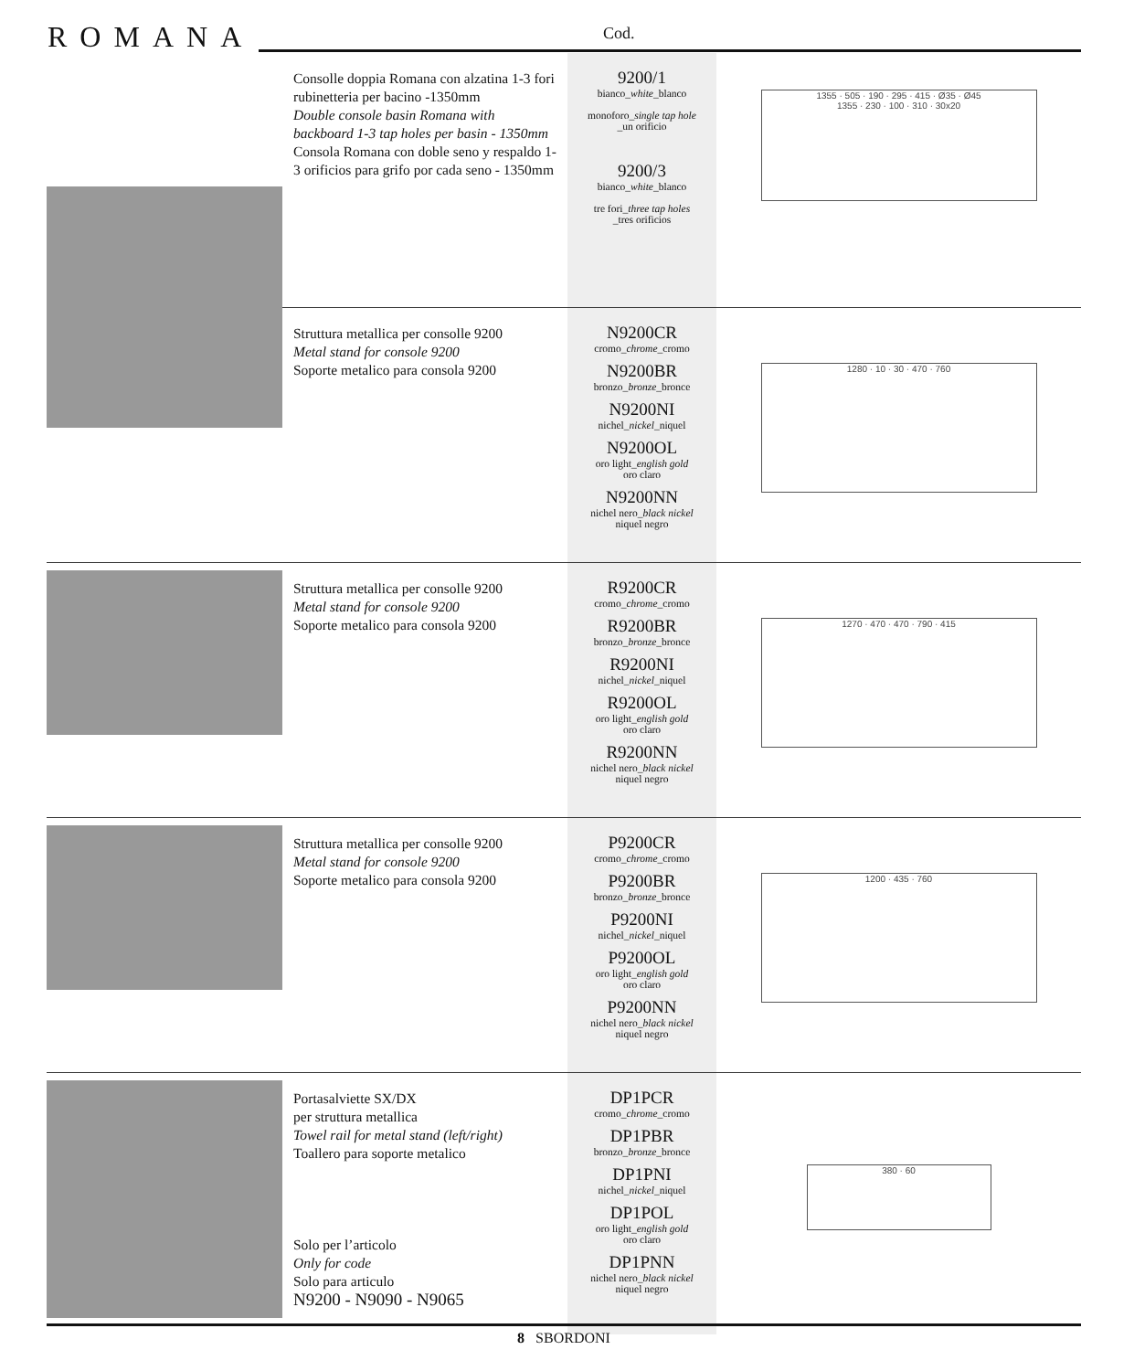ROMANA Cod.
| | Consolle doppia Romana con alzatina 1-3 fori rubinetteria per bacino -1350mm Double console basin Romana with backboard 1-3 tap holes per basin - 1350mm Consola Romana con doble seno y respaldo 1-3 orificios para grifo por cada seno - 1350mm | 9200/1 bianco_ white _blanco monoforo_ single tap hole _un orificio 9200/3 bianco_ white _blanco tre fori_ three tap holes _tres orificios | 1355 · 505 · 190 · 295 · 415 · Ø35 · Ø45 1355 · 230 · 100 · 310 · 30x20 |
| | Struttura metallica per consolle 9200 Metal stand for console 9200 Soporte metalico para consola 9200 | N9200CR cromo_ chrome _cromo N9200BR bronzo_ bronze _bronce N9200NI nichel_ nickel _niquel N9200OL oro light_ english gold oro claro N9200NN nichel nero_ black nickel niquel negro | 1280 · 10 · 30 · 470 · 760 |
| | Struttura metallica per consolle 9200 Metal stand for console 9200 Soporte metalico para consola 9200 | R9200CR cromo_ chrome _cromo R9200BR bronzo_ bronze _bronce R9200NI nichel_ nickel _niquel R9200OL oro light_ english gold oro claro R9200NN nichel nero_ black nickel niquel negro | 1270 · 470 · 470 · 790 · 415 |
| | Struttura metallica per consolle 9200 Metal stand for console 9200 Soporte metalico para consola 9200 | P9200CR cromo_ chrome _cromo P9200BR bronzo_ bronze _bronce P9200NI nichel_ nickel _niquel P9200OL oro light_ english gold oro claro P9200NN nichel nero_ black nickel niquel negro | 1200 · 435 · 760 |
| | Portasalviette SX/DX per struttura metallica Towel rail for metal stand (left/right) Toallero para soporte metalico Solo per l’articolo Only for code Solo para articulo N9200 - N9090 - N9065 | DP1PCR cromo_ chrome _cromo DP1PBR bronzo_ bronze _bronce DP1PNI nichel_ nickel _niquel DP1POL oro light_ english gold oro claro DP1PNN nichel nero_ black nickel niquel negro | 380 · 60 |
8 SBORDONI